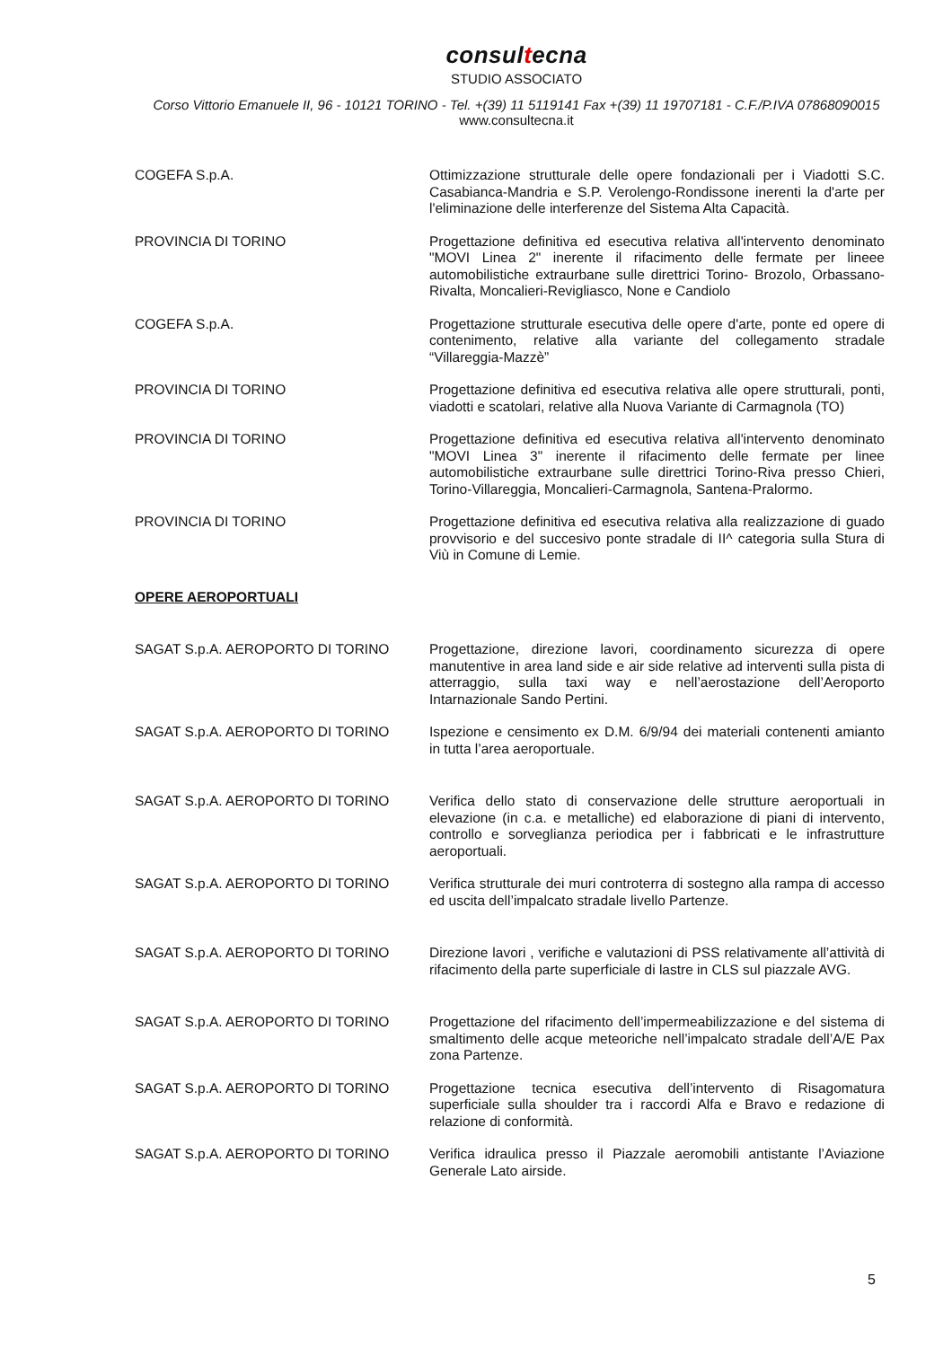consultecna
STUDIO ASSOCIATO
Corso Vittorio Emanuele II, 96 - 10121 TORINO - Tel. +(39) 11 5119141 Fax +(39) 11 19707181 - C.F./P.IVA 07868090015
www.consultecna.it
| COGEFA S.p.A. | Ottimizzazione strutturale delle opere fondazionali per i Viadotti S.C. Casabianca-Mandria e S.P. Verolengo-Rondissone inerenti la d'arte per l'eliminazione delle interferenze del Sistema Alta Capacità. |
| PROVINCIA DI TORINO | Progettazione definitiva ed esecutiva relativa all'intervento denominato "MOVI Linea 2" inerente il rifacimento delle fermate per lineee automobilistiche extraurbane sulle direttrici Torino- Brozolo, Orbassano-Rivalta, Moncalieri-Revigliasco, None e Candiolo |
| COGEFA S.p.A. | Progettazione strutturale esecutiva delle opere d'arte, ponte ed opere di contenimento, relative alla variante del collegamento stradale “Villareggia-Mazzè” |
| PROVINCIA DI TORINO | Progettazione definitiva ed esecutiva relativa alle opere strutturali, ponti, viadotti e scatolari, relative alla Nuova Variante di Carmagnola (TO) |
| PROVINCIA DI TORINO | Progettazione definitiva ed esecutiva relativa all'intervento denominato "MOVI Linea 3" inerente il rifacimento delle fermate per linee automobilistiche extraurbane sulle direttrici Torino-Riva presso Chieri, Torino-Villareggia, Moncalieri-Carmagnola, Santena-Pralormo. |
| PROVINCIA DI TORINO | Progettazione definitiva ed esecutiva relativa alla realizzazione di guado provvisorio e del succesivo ponte stradale di II^ categoria sulla Stura di Viù in Comune di Lemie. |
| OPERE AEROPORTUALI | |
| SAGAT S.p.A. AEROPORTO DI TORINO | Progettazione, direzione lavori, coordinamento sicurezza di opere manutentive in area land side e air side relative ad interventi sulla pista di atterraggio, sulla taxi way e nell’aerostazione dell’Aeroporto Intarnazionale Sando Pertini. |
| SAGAT S.p.A. AEROPORTO DI TORINO | Ispezione e censimento ex D.M. 6/9/94 dei materiali contenenti amianto in tutta l’area aeroportuale. |
| SAGAT S.p.A. AEROPORTO DI TORINO | Verifica dello stato di conservazione delle strutture aeroportuali in elevazione (in c.a. e metalliche) ed elaborazione di piani di intervento, controllo e sorveglianza periodica per i fabbricati e le infrastrutture aeroportuali. |
| SAGAT S.p.A. AEROPORTO DI TORINO | Verifica strutturale dei muri controterra di sostegno alla rampa di accesso ed uscita dell’impalcato stradale livello Partenze. |
| SAGAT S.p.A. AEROPORTO DI TORINO | Direzione lavori , verifiche e valutazioni di PSS relativamente all’attività di rifacimento della parte superficiale di lastre in CLS sul piazzale AVG. |
| SAGAT S.p.A. AEROPORTO DI TORINO | Progettazione del rifacimento dell’impermeabilizzazione e del sistema di smaltimento delle acque meteoriche nell’impalcato stradale dell’A/E Pax zona Partenze. |
| SAGAT S.p.A. AEROPORTO DI TORINO | Progettazione tecnica esecutiva dell’intervento di Risagomatura superficiale sulla shoulder tra i raccordi Alfa e Bravo e redazione di relazione di conformità. |
| SAGAT S.p.A. AEROPORTO DI TORINO | Verifica idraulica presso il Piazzale aeromobili antistante l’Aviazione Generale Lato airside. |
5